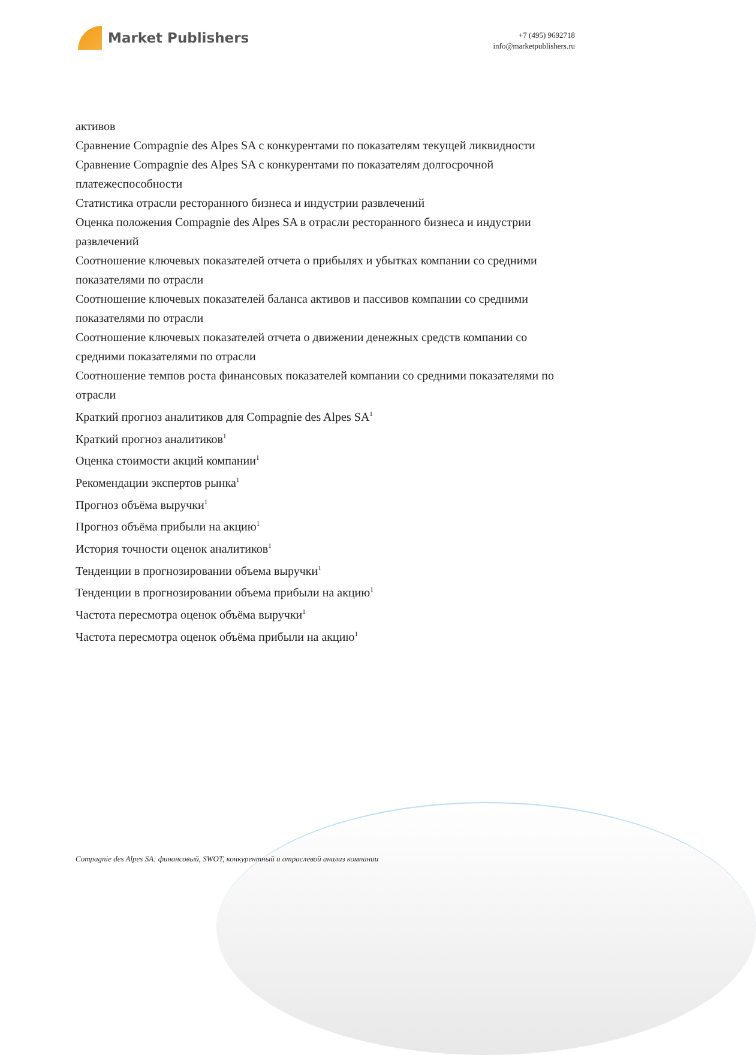Market Publishers
+7 (495) 9692718
info@marketpublishers.ru
активов
Сравнение Compagnie des Alpes SA с конкурентами по показателям текущей ликвидности
Сравнение Compagnie des Alpes SA с конкурентами по показателям долгосрочной платежеспособности
Статистика отрасли ресторанного бизнеса и индустрии развлечений
Оценка положения Compagnie des Alpes SA в отрасли ресторанного бизнеса и индустрии развлечений
Соотношение ключевых показателей отчета о прибылях и убытках компании со средними показателями по отрасли
Соотношение ключевых показателей баланса активов и пассивов компании со средними показателями по отрасли
Соотношение ключевых показателей отчета о движении денежных средств компании со средними показателями по отрасли
Соотношение темпов роста финансовых показателей компании со средними показателями по отрасли
Краткий прогноз аналитиков для Compagnie des Alpes SA<sup>1</sup>
Краткий прогноз аналитиков<sup>1</sup>
Оценка стоимости акций компании<sup>1</sup>
Рекомендации экспертов рынка<sup>1</sup>
Прогноз объёма выручки<sup>1</sup>
Прогноз объёма прибыли на акцию<sup>1</sup>
История точности оценок аналитиков<sup>1</sup>
Тенденции в прогнозировании объема выручки<sup>1</sup>
Тенденции в прогнозировании объема прибыли на акцию<sup>1</sup>
Частота пересмотра оценок объёма выручки<sup>1</sup>
Частота пересмотра оценок объёма прибыли на акцию<sup>1</sup>
Compagnie des Alpes SA: финансовый, SWOT, конкурентный и отраслевой анализ компании